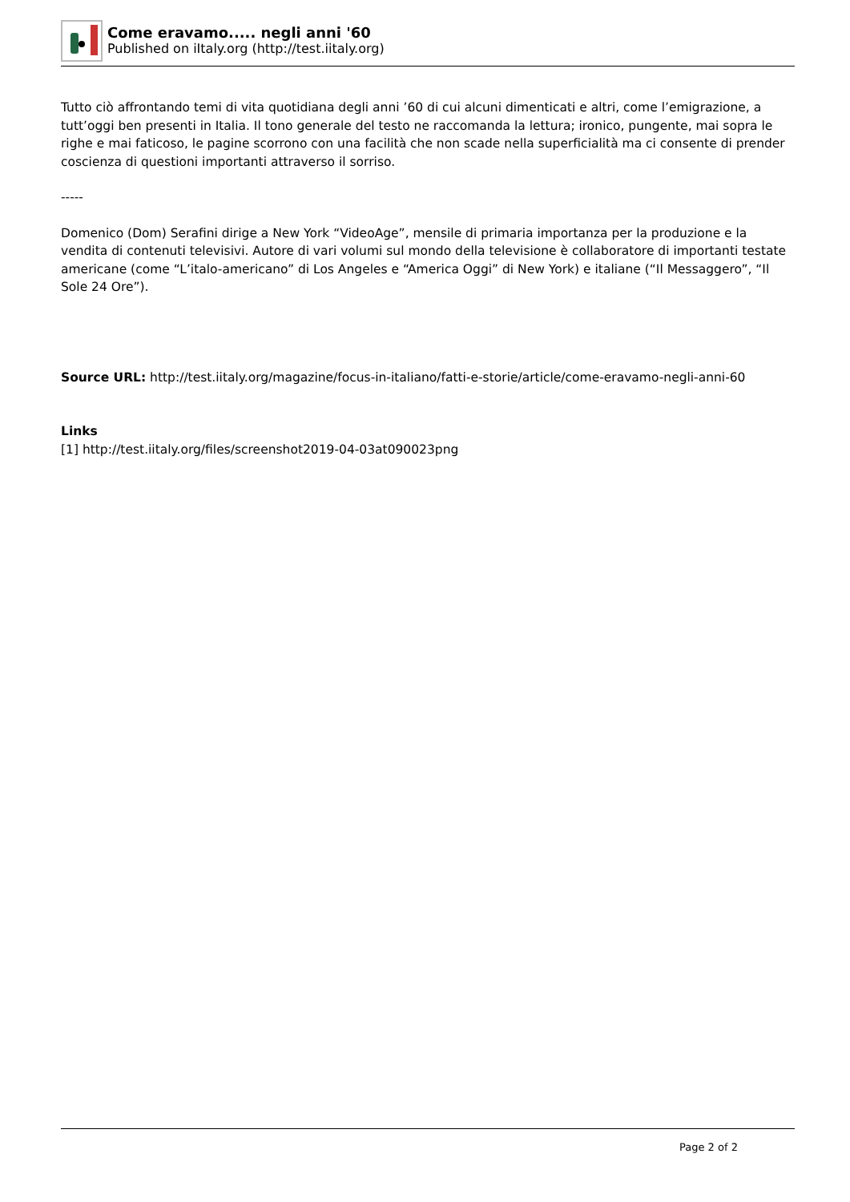Come eravamo..... negli anni '60
Published on iItaly.org (http://test.iitaly.org)
Tutto ciò affrontando temi di vita quotidiana degli anni ’60 di cui alcuni dimenticati e altri, come l’emigrazione, a tutt’oggi ben presenti in Italia. Il tono generale del testo ne raccomanda la lettura; ironico, pungente, mai sopra le righe e mai faticoso, le pagine scorrono con una facilità che non scade nella superficialità ma ci consente di prender coscienza di questioni importanti attraverso il sorriso.
-----
Domenico (Dom) Serafini dirige a New York “VideoAge”, mensile di primaria importanza per la produzione e la vendita di contenuti televisivi. Autore di vari volumi sul mondo della televisione è collaboratore di importanti testate americane (come “L’italo-americano” di Los Angeles e “America Oggi” di New York) e italiane (“Il Messaggero”, “Il Sole 24 Ore”).
Source URL: http://test.iitaly.org/magazine/focus-in-italiano/fatti-e-storie/article/come-eravamo-negli-anni-60
Links
[1] http://test.iitaly.org/files/screenshot2019-04-03at090023png
Page 2 of 2